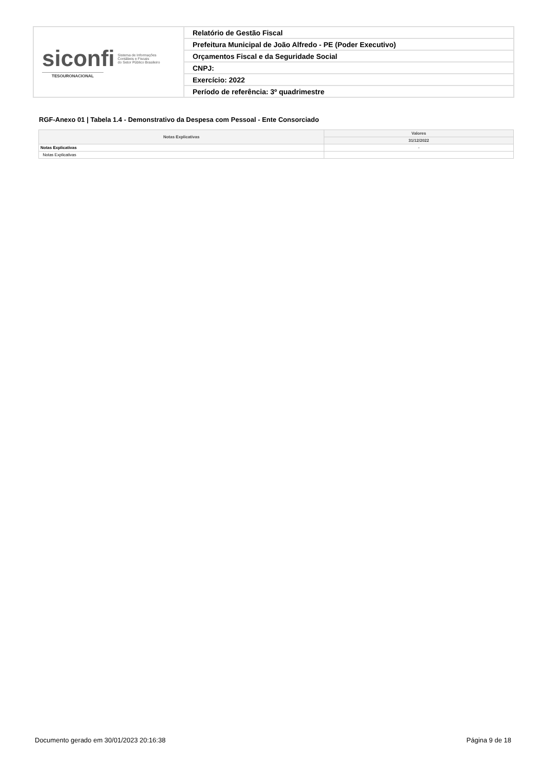| siconfi Sistema de Informações Contábeis e Fiscais do Setor Público Brasileiro TESOURONACIONAL | Relatório de Gestão Fiscal |
| | Prefeitura Municipal de João Alfredo - PE (Poder Executivo) |
| | Orçamentos Fiscal e da Seguridade Social |
| | CNPJ: |
| | Exercício: 2022 |
| | Período de referência: 3º quadrimestre |
RGF-Anexo 01 | Tabela 1.4 - Demonstrativo da Despesa com Pessoal - Ente Consorciado
| Notas Explicativas | Valores |
| --- | --- |
| | 31/12/2022 |
| Notas Explicativas | - |
| Notas Explicativas | |
Documento gerado em 30/01/2023 20:16:38 Página 9 de 18